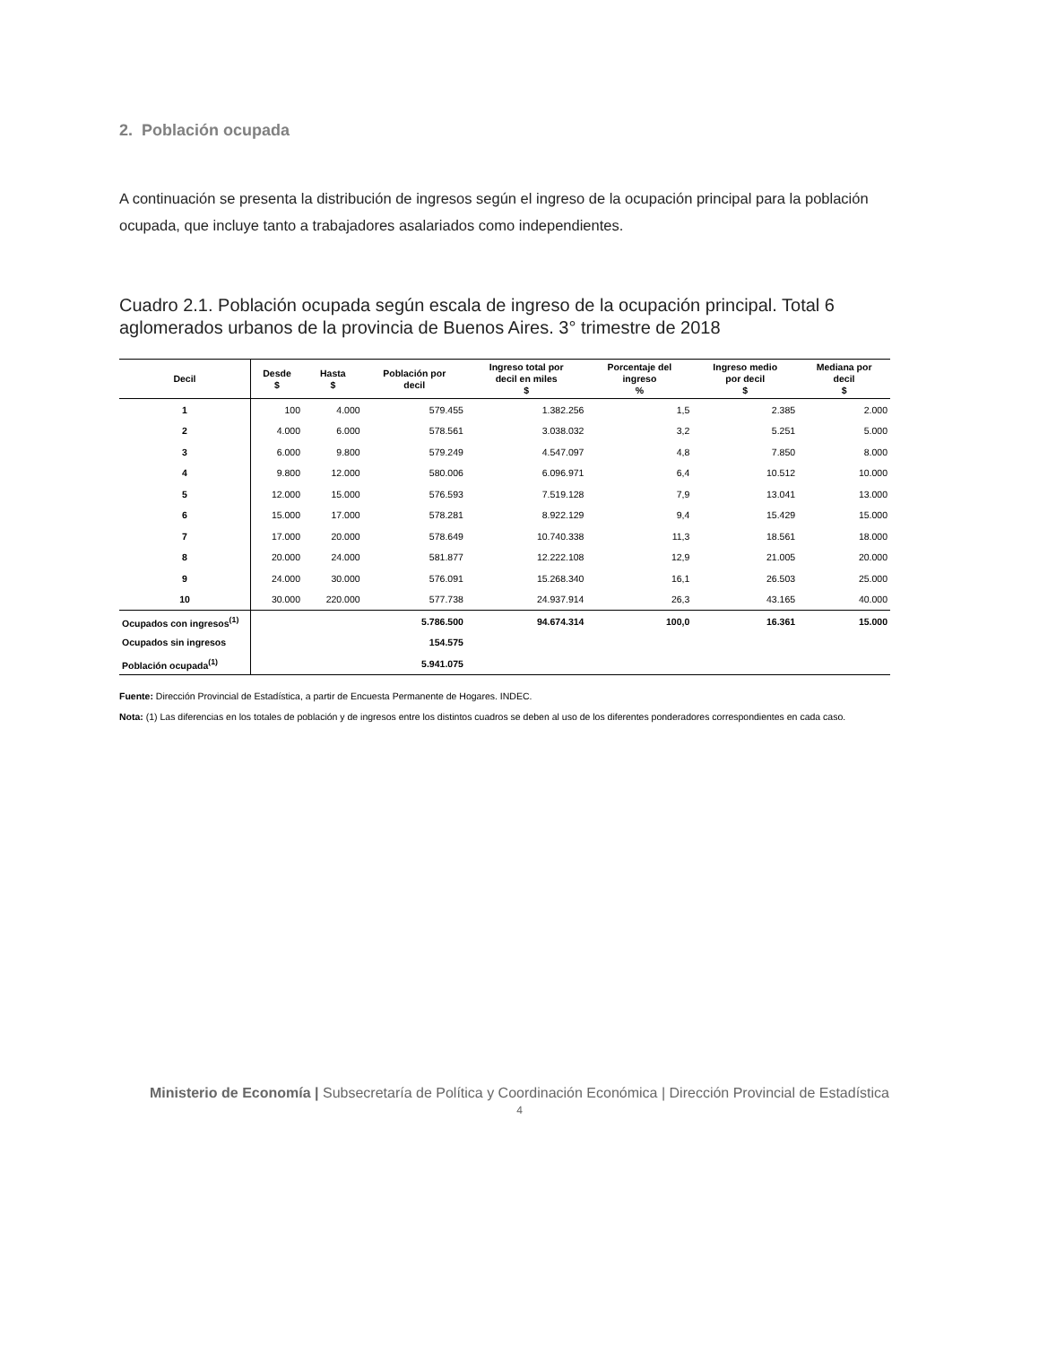2. Población ocupada
A continuación se presenta la distribución de ingresos según el ingreso de la ocupación principal para la población ocupada, que incluye tanto a trabajadores asalariados como independientes.
Cuadro 2.1. Población ocupada según escala de ingreso de la ocupación principal. Total 6 aglomerados urbanos de la provincia de Buenos Aires. 3° trimestre de 2018
| Decil | Desde $ | Hasta $ | Población por decil | Ingreso total por decil en miles $ | Porcentaje del ingreso % | Ingreso medio por decil $ | Mediana por decil $ |
| --- | --- | --- | --- | --- | --- | --- | --- |
| 1 | 100 | 4.000 | 579.455 | 1.382.256 | 1,5 | 2.385 | 2.000 |
| 2 | 4.000 | 6.000 | 578.561 | 3.038.032 | 3,2 | 5.251 | 5.000 |
| 3 | 6.000 | 9.800 | 579.249 | 4.547.097 | 4,8 | 7.850 | 8.000 |
| 4 | 9.800 | 12.000 | 580.006 | 6.096.971 | 6,4 | 10.512 | 10.000 |
| 5 | 12.000 | 15.000 | 576.593 | 7.519.128 | 7,9 | 13.041 | 13.000 |
| 6 | 15.000 | 17.000 | 578.281 | 8.922.129 | 9,4 | 15.429 | 15.000 |
| 7 | 17.000 | 20.000 | 578.649 | 10.740.338 | 11,3 | 18.561 | 18.000 |
| 8 | 20.000 | 24.000 | 581.877 | 12.222.108 | 12,9 | 21.005 | 20.000 |
| 9 | 24.000 | 30.000 | 576.091 | 15.268.340 | 16,1 | 26.503 | 25.000 |
| 10 | 30.000 | 220.000 | 577.738 | 24.937.914 | 26,3 | 43.165 | 40.000 |
| Ocupados con ingresos<sup>(1)</sup> | | | 5.786.500 | 94.674.314 | 100,0 | 16.361 | 15.000 |
| Ocupados sin ingresos | | | 154.575 | | | | |
| Población ocupada<sup>(1)</sup> | | | 5.941.075 | | | | |
Fuente: Dirección Provincial de Estadística, a partir de Encuesta Permanente de Hogares. INDEC.
Nota: (1) Las diferencias en los totales de población y de ingresos entre los distintos cuadros se deben al uso de los diferentes ponderadores correspondientes en cada caso.
Ministerio de Economía | Subsecretaría de Política y Coordinación Económica | Dirección Provincial de Estadística
4